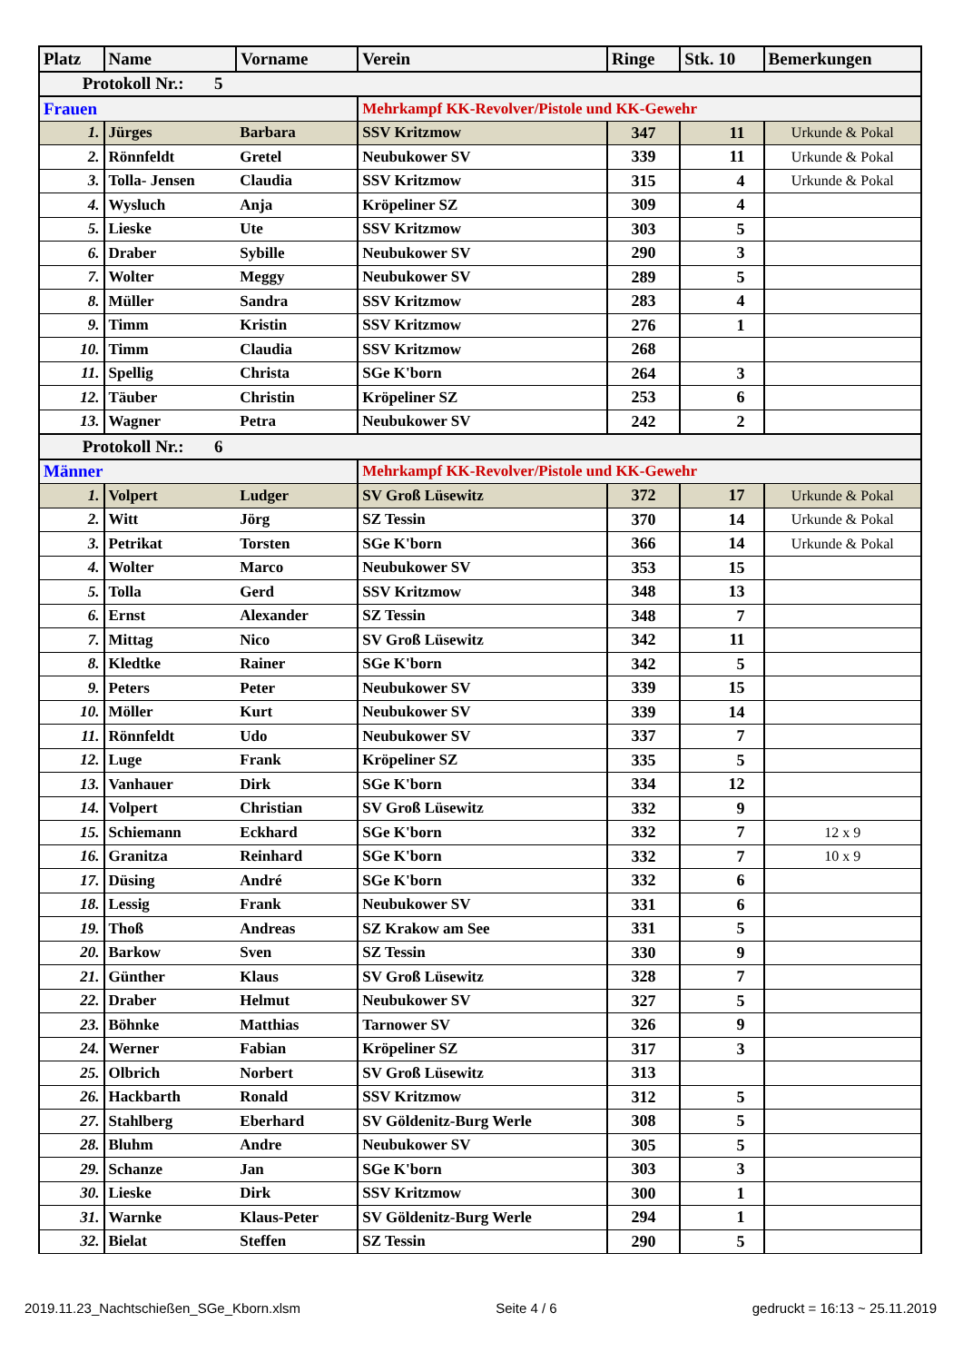| Platz | Name | Vorname | Verein | Ringe | Stk. 10 | Bemerkungen |
| --- | --- | --- | --- | --- | --- | --- |
| Protokoll Nr.: 5 | | | | | | |
| Frauen | | | Mehrkampf KK-Revolver/Pistole und KK-Gewehr | | | |
| 1. | Jürges | Barbara | SSV Kritzmow | 347 | 11 | Urkunde & Pokal |
| 2. | Rönnfeldt | Gretel | Neubukower SV | 339 | 11 | Urkunde & Pokal |
| 3. | Tolla- Jensen | Claudia | SSV Kritzmow | 315 | 4 | Urkunde & Pokal |
| 4. | Wysluch | Anja | Kröpeliner SZ | 309 | 4 | |
| 5. | Lieske | Ute | SSV Kritzmow | 303 | 5 | |
| 6. | Draber | Sybille | Neubukower SV | 290 | 3 | |
| 7. | Wolter | Meggy | Neubukower SV | 289 | 5 | |
| 8. | Müller | Sandra | SSV Kritzmow | 283 | 4 | |
| 9. | Timm | Kristin | SSV Kritzmow | 276 | 1 | |
| 10. | Timm | Claudia | SSV Kritzmow | 268 | | |
| 11. | Spellig | Christa | SGe K'born | 264 | 3 | |
| 12. | Täuber | Christin | Kröpeliner SZ | 253 | 6 | |
| 13. | Wagner | Petra | Neubukower SV | 242 | 2 | |
| Protokoll Nr.: 6 | | | | | | |
| Männer | | | Mehrkampf KK-Revolver/Pistole und KK-Gewehr | | | |
| 1. | Volpert | Ludger | SV Groß Lüsewitz | 372 | 17 | Urkunde & Pokal |
| 2. | Witt | Jörg | SZ Tessin | 370 | 14 | Urkunde & Pokal |
| 3. | Petrikat | Torsten | SGe K'born | 366 | 14 | Urkunde & Pokal |
| 4. | Wolter | Marco | Neubukower SV | 353 | 15 | |
| 5. | Tolla | Gerd | SSV Kritzmow | 348 | 13 | |
| 6. | Ernst | Alexander | SZ Tessin | 348 | 7 | |
| 7. | Mittag | Nico | SV Groß Lüsewitz | 342 | 11 | |
| 8. | Kledtke | Rainer | SGe K'born | 342 | 5 | |
| 9. | Peters | Peter | Neubukower SV | 339 | 15 | |
| 10. | Möller | Kurt | Neubukower SV | 339 | 14 | |
| 11. | Rönnfeldt | Udo | Neubukower SV | 337 | 7 | |
| 12. | Luge | Frank | Kröpeliner SZ | 335 | 5 | |
| 13. | Vanhauer | Dirk | SGe K'born | 334 | 12 | |
| 14. | Volpert | Christian | SV Groß Lüsewitz | 332 | 9 | |
| 15. | Schiemann | Eckhard | SGe K'born | 332 | 7 | 12 x 9 |
| 16. | Granitza | Reinhard | SGe K'born | 332 | 7 | 10 x 9 |
| 17. | Düsing | André | SGe K'born | 332 | 6 | |
| 18. | Lessig | Frank | Neubukower SV | 331 | 6 | |
| 19. | Thoß | Andreas | SZ Krakow am See | 331 | 5 | |
| 20. | Barkow | Sven | SZ Tessin | 330 | 9 | |
| 21. | Günther | Klaus | SV Groß Lüsewitz | 328 | 7 | |
| 22. | Draber | Helmut | Neubukower SV | 327 | 5 | |
| 23. | Böhnke | Matthias | Tarnower SV | 326 | 9 | |
| 24. | Werner | Fabian | Kröpeliner SZ | 317 | 3 | |
| 25. | Olbrich | Norbert | SV Groß Lüsewitz | 313 | | |
| 26. | Hackbarth | Ronald | SSV Kritzmow | 312 | 5 | |
| 27. | Stahlberg | Eberhard | SV Göldenitz-Burg Werle | 308 | 5 | |
| 28. | Bluhm | Andre | Neubukower SV | 305 | 5 | |
| 29. | Schanze | Jan | SGe K'born | 303 | 3 | |
| 30. | Lieske | Dirk | SSV Kritzmow | 300 | 1 | |
| 31. | Warnke | Klaus-Peter | SV Göldenitz-Burg Werle | 294 | 1 | |
| 32. | Bielat | Steffen | SZ Tessin | 290 | 5 | |
2019.11.23_Nachtschießen_SGe_Kborn.xlsm Seite 4 / 6 gedruckt = 16:13 ~ 25.11.2019